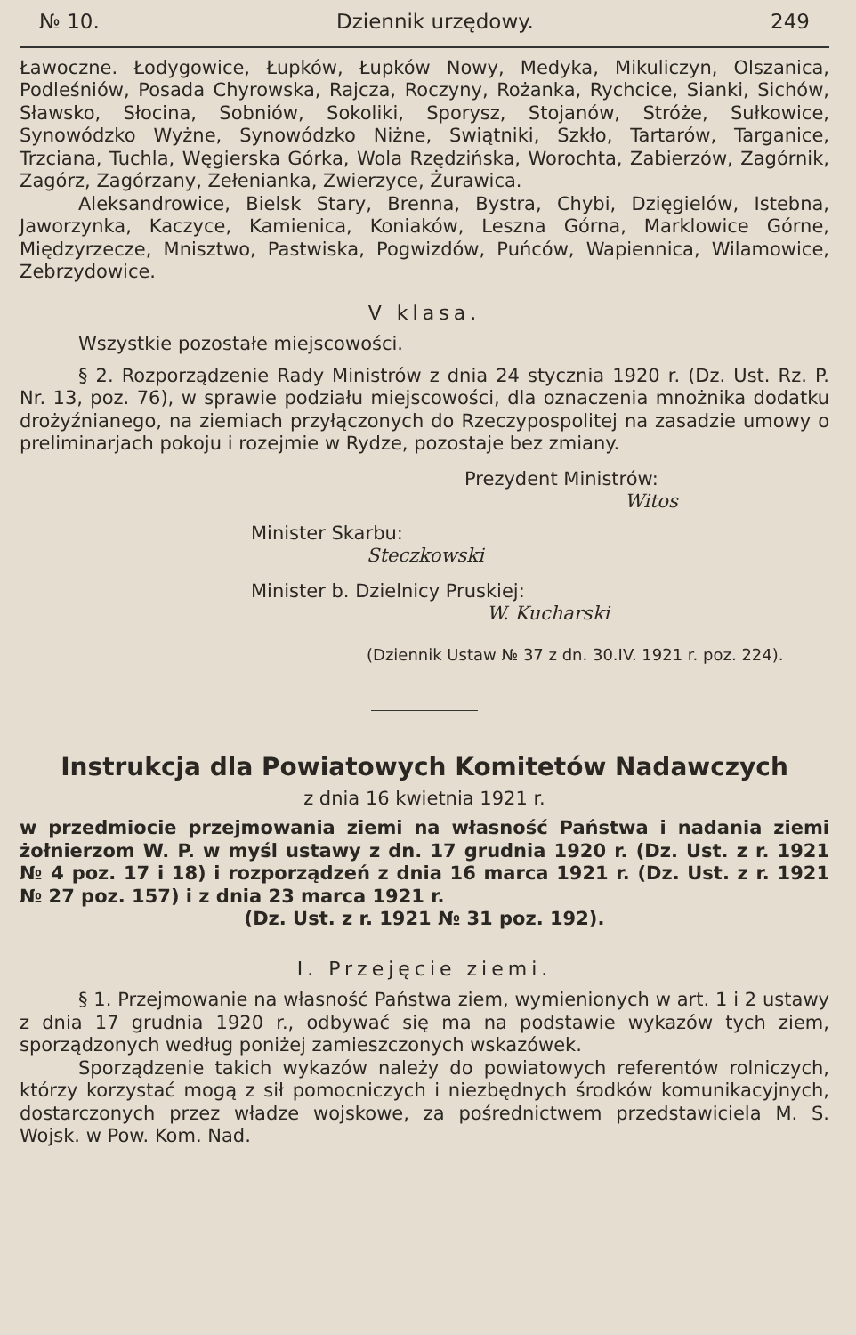№ 10. Dziennik urzędowy. 249
Ławoczne. Łodygowice, Łupków, Łupków Nowy, Medyka, Mikuliczyn, Olszanica, Podleśniów, Posada Chyrowska, Rajcza, Roczyny, Rożanka, Rychcice, Sianki, Sichów, Sławsko, Słocina, Sobniów, Sokoliki, Sporysz, Stojanów, Stróże, Sułkowice, Synowódzko Wyżne, Synowódzko Niżne, Swiątniki, Szkło, Tartarów, Targanice, Trzciana, Tuchla, Węgierska Górka, Wola Rzędzińska, Worochta, Zabierzów, Zagórnik, Zagórz, Zagórzany, Zełenianka, Zwierzyce, Żurawica.
Aleksandrowice, Bielsk Stary, Brenna, Bystra, Chybi, Dzięgielów, Istebna, Jaworzynka, Kaczyce, Kamienica, Koniaków, Leszna Górna, Marklowice Górne, Międzyrzecze, Mnisztwo, Pastwiska, Pogwizdów, Puńców, Wapiennica, Wilamowice, Zebrzydowice.
V klasa.
Wszystkie pozostałe miejscowości.
§ 2. Rozporządzenie Rady Ministrów z dnia 24 stycznia 1920 r. (Dz. Ust. Rz. P. Nr. 13, poz. 76), w sprawie podziału miejscowości, dla oznaczenia mnożnika dodatku drożyźnianego, na ziemiach przyłączonych do Rzeczypospolitej na zasadzie umowy o preliminarjach pokoju i rozejmie w Rydze, pozostaje bez zmiany.
Prezydent Ministrów:
Witos
Minister Skarbu:
Steczkowski
Minister b. Dzielnicy Pruskiej:
W. Kucharski
(Dziennik Ustaw № 37 z dn. 30.IV. 1921 r. poz. 224).
Instrukcja dla Powiatowych Komitetów Nadawczych
z dnia 16 kwietnia 1921 r.
w przedmiocie przejmowania ziemi na własność Państwa i nadania ziemi żołnierzom W. P. w myśl ustawy z dn. 17 grudnia 1920 r. (Dz. Ust. z r. 1921 № 4 poz. 17 i 18) i rozporządzeń z dnia 16 marca 1921 r. (Dz. Ust. z r. 1921 № 27 poz. 157) i z dnia 23 marca 1921 r.
(Dz. Ust. z r. 1921 № 31 poz. 192).
I. Przejęcie ziemi.
§ 1. Przejmowanie na własność Państwa ziem, wymienionych w art. 1 i 2 ustawy z dnia 17 grudnia 1920 r., odbywać się ma na podstawie wykazów tych ziem, sporządzonych według poniżej zamieszczonych wskazówek.
Sporządzenie takich wykazów należy do powiatowych referentów rolniczych, którzy korzystać mogą z sił pomocniczych i niezbędnych środków komunikacyjnych, dostarczonych przez władze wojskowe, za pośrednictwem przedstawiciela M. S. Wojsk. w Pow. Kom. Nad.